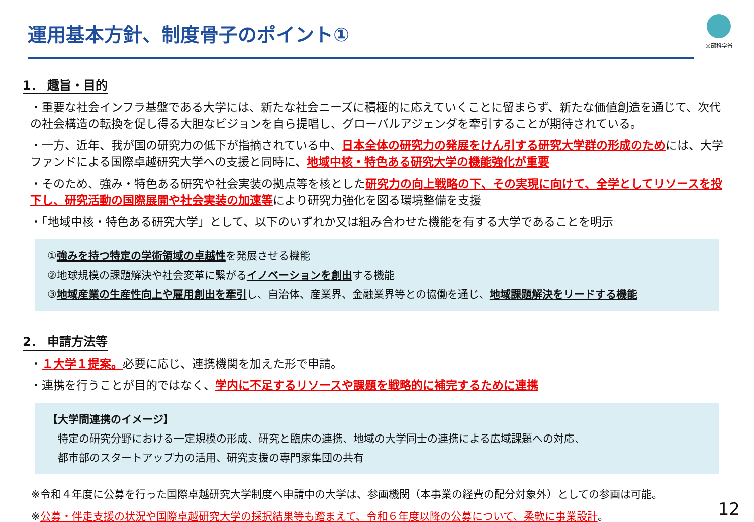運用基本方針、制度骨子のポイント①
文部科学省
1． 趣旨・目的
・重要な社会インフラ基盤である大学には、新たな社会ニーズに積極的に応えていくことに留まらず、新たな価値創造を通じて、次代の社会構造の転換を促し得る大胆なビジョンを自ら提唱し、グローバルアジェンダを牽引することが期待されている。
・一方、近年、我が国の研究力の低下が指摘されている中、日本全体の研究力の発展をけん引する研究大学群の形成のためには、大学ファンドによる国際卓越研究大学への支援と同時に、地域中核・特色ある研究大学の機能強化が重要
・そのため、強み・特色ある研究や社会実装の拠点等を核とした研究力の向上戦略の下、その実現に向けて、全学としてリソースを投下し、研究活動の国際展開や社会実装の加速等により研究力強化を図る環境整備を支援
・「地域中核・特色ある研究大学」として、以下のいずれか又は組み合わせた機能を有する大学であることを明示
①強みを持つ特定の学術領域の卓越性を発展させる機能
②地球規模の課題解決や社会変革に繋がるイノベーションを創出する機能
③地域産業の生産性向上や雇用創出を牽引し、自治体、産業界、金融業界等との協働を通じ、地域課題解決をリードする機能
2． 申請方法等
・１大学１提案。必要に応じ、連携機関を加えた形で申請。
・連携を行うことが目的ではなく、学内に不足するリソースや課題を戦略的に補完するために連携
【大学間連携のイメージ】
　特定の研究分野における一定規模の形成、研究と臨床の連携、地域の大学同士の連携による広域課題への対応、
　都市部のスタートアップ力の活用、研究支援の専門家集団の共有
※令和４年度に公募を行った国際卓越研究大学制度へ申請中の大学は、参画機関（本事業の経費の配分対象外）としての参画は可能。
※公募・伴走支援の状況や国際卓越研究大学の採択結果等も踏まえて、令和６年度以降の公募について、柔軟に事業設計。
12